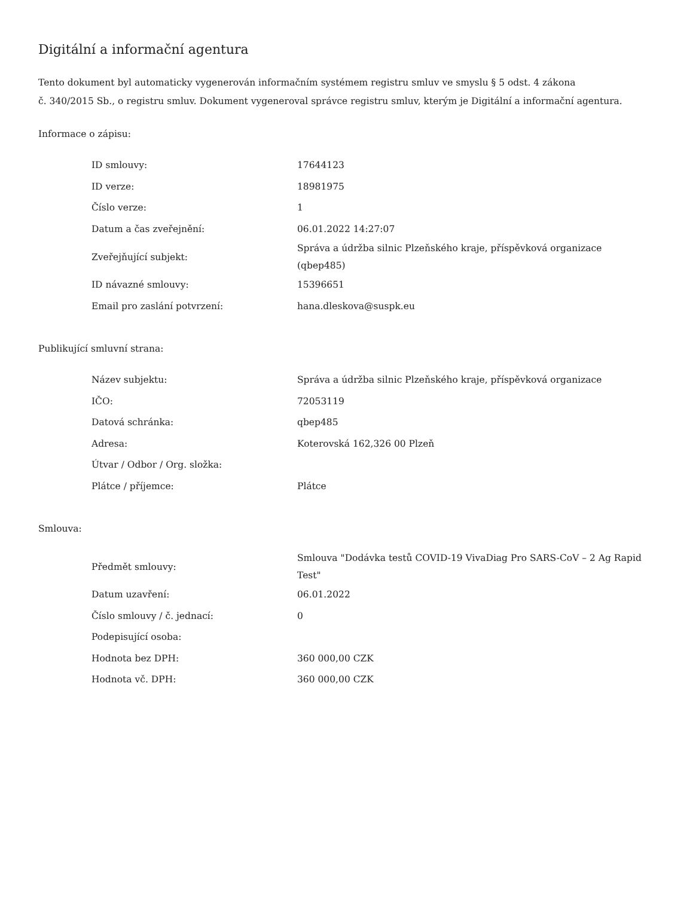Digitální a informační agentura
Tento dokument byl automaticky vygenerován informačním systémem registru smluv ve smyslu § 5 odst. 4 zákona
č. 340/2015 Sb., o registru smluv. Dokument vygeneroval správce registru smluv, kterým je Digitální a informační agentura.
Informace o zápisu:
| ID smlouvy: | 17644123 |
| ID verze: | 18981975 |
| Číslo verze: | 1 |
| Datum a čas zveřejnění: | 06.01.2022 14:27:07 |
| Zveřejňující subjekt: | Správa a údržba silnic Plzeňského kraje, příspěvková organizace (qbep485) |
| ID návazné smlouvy: | 15396651 |
| Email pro zaslání potvrzení: | hana.dleskova@suspk.eu |
Publikující smluvní strana:
| Název subjektu: | Správa a údržba silnic Plzeňského kraje, příspěvková organizace |
| IČO: | 72053119 |
| Datová schránka: | qbep485 |
| Adresa: | Koterovská 162,326 00 Plzeň |
| Útvar / Odbor / Org. složka: | |
| Plátce / příjemce: | Plátce |
Smlouva:
| Předmět smlouvy: | Smlouva "Dodávka testů COVID-19 VivaDiag Pro SARS-CoV – 2 Ag Rapid Test" |
| Datum uzavření: | 06.01.2022 |
| Číslo smlouvy / č. jednací: | 0 |
| Podepisující osoba: | |
| Hodnota bez DPH: | 360 000,00 CZK |
| Hodnota vč. DPH: | 360 000,00 CZK |